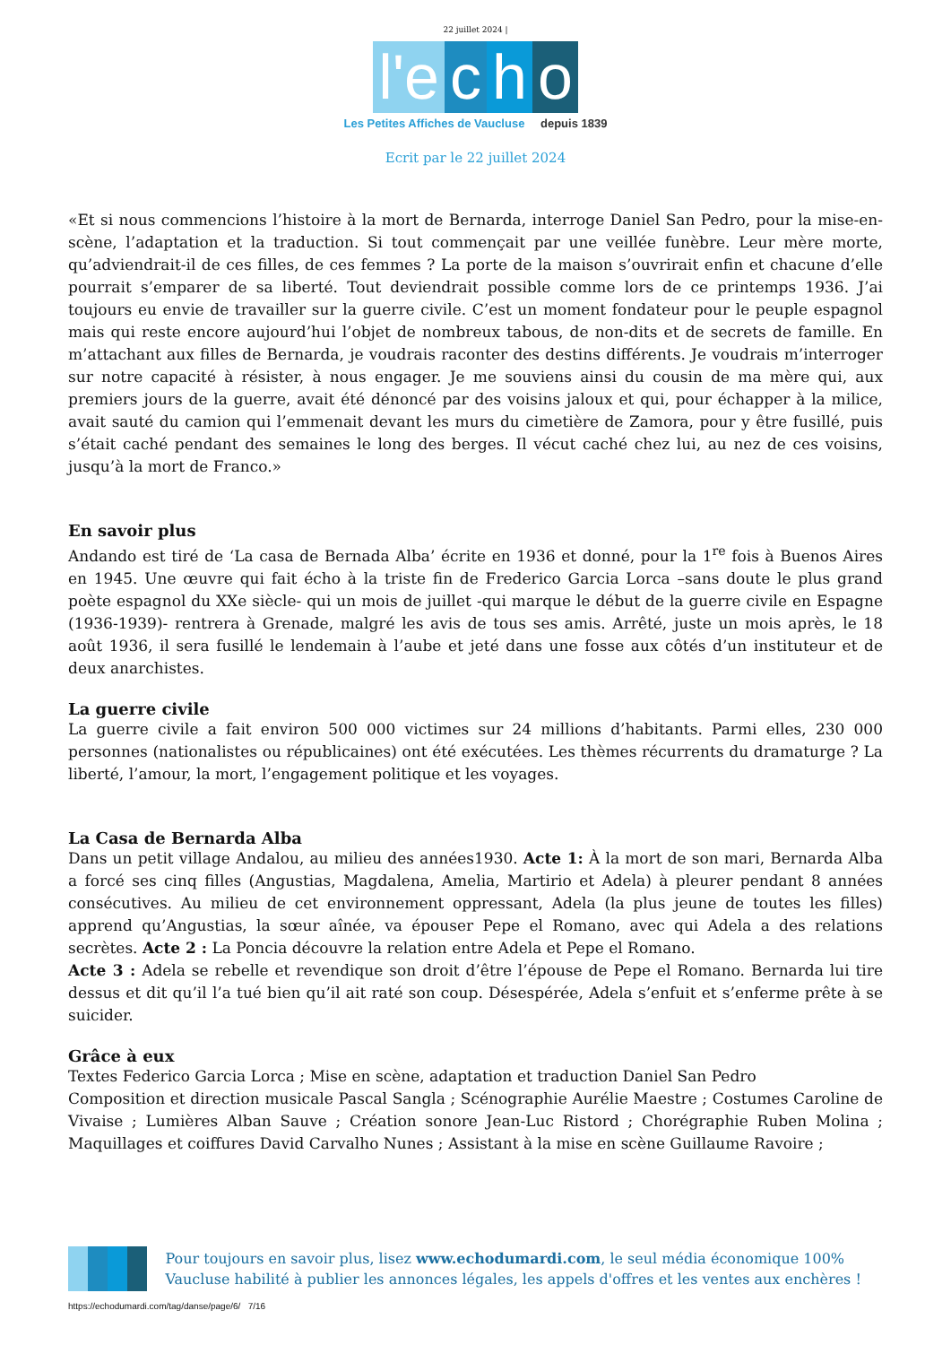22 juillet 2024 |
l'e c h o
Les Petites Affiches de Vaucluse depuis 1839
Ecrit par le 22 juillet 2024
«Et si nous commencions l’histoire à la mort de Bernarda, interroge Daniel San Pedro, pour la mise-en-scène, l’adaptation et la traduction. Si tout commençait par une veillée funèbre. Leur mère morte, qu’adviendrait-il de ces filles, de ces femmes ? La porte de la maison s’ouvrirait enfin et chacune d’elle pourrait s’emparer de sa liberté. Tout deviendrait possible comme lors de ce printemps 1936. J’ai toujours eu envie de travailler sur la guerre civile. C’est un moment fondateur pour le peuple espagnol mais qui reste encore aujourd’hui l’objet de nombreux tabous, de non-dits et de secrets de famille. En m’attachant aux filles de Bernarda, je voudrais raconter des destins différents. Je voudrais m’interroger sur notre capacité à résister, à nous engager. Je me souviens ainsi du cousin de ma mère qui, aux premiers jours de la guerre, avait été dénoncé par des voisins jaloux et qui, pour échapper à la milice, avait sauté du camion qui l’emmenait devant les murs du cimetière de Zamora, pour y être fusillé, puis s’était caché pendant des semaines le long des berges. Il vécut caché chez lui, au nez de ces voisins, jusqu’à la mort de Franco.»
En savoir plus
Andando est tiré de ‘La casa de Bernada Alba’ écrite en 1936 et donné, pour la 1<sup>re</sup> fois à Buenos Aires en 1945. Une œuvre qui fait écho à la triste fin de Frederico Garcia Lorca –sans doute le plus grand poète espagnol du XXe siècle- qui un mois de juillet -qui marque le début de la guerre civile en Espagne (1936-1939)- rentrera à Grenade, malgré les avis de tous ses amis. Arrêté, juste un mois après, le 18 août 1936, il sera fusillé le lendemain à l’aube et jeté dans une fosse aux côtés d’un instituteur et de deux anarchistes.
La guerre civile
La guerre civile a fait environ 500 000 victimes sur 24 millions d’habitants. Parmi elles, 230 000 personnes (nationalistes ou républicaines) ont été exécutées. Les thèmes récurrents du dramaturge ? La liberté, l’amour, la mort, l’engagement politique et les voyages.
La Casa de Bernarda Alba
Dans un petit village Andalou, au milieu des années1930. Acte 1: À la mort de son mari, Bernarda Alba a forcé ses cinq filles (Angustias, Magdalena, Amelia, Martirio et Adela) à pleurer pendant 8 années consécutives. Au milieu de cet environnement oppressant, Adela (la plus jeune de toutes les filles) apprend qu’Angustias, la sœur aînée, va épouser Pepe el Romano, avec qui Adela a des relations secrètes. Acte 2 : La Poncia découvre la relation entre Adela et Pepe el Romano.
Acte 3 : Adela se rebelle et revendique son droit d’être l’épouse de Pepe el Romano. Bernarda lui tire dessus et dit qu’il l’a tué bien qu’il ait raté son coup. Désespérée, Adela s’enfuit et s’enferme prête à se suicider.
Grâce à eux
Textes Federico Garcia Lorca ; Mise en scène, adaptation et traduction Daniel San Pedro
Composition et direction musicale Pascal Sangla ; Scénographie Aurélie Maestre ; Costumes Caroline de Vivaise ; Lumières Alban Sauve ; Création sonore Jean-Luc Ristord ; Chorégraphie Ruben Molina ; Maquillages et coiffures David Carvalho Nunes ; Assistant à la mise en scène Guillaume Ravoire ;
Pour toujours en savoir plus, lisez www.echodumardi.com, le seul média économique 100% Vaucluse habilité à publier les annonces légales, les appels d'offres et les ventes aux enchères !
https://echodumardi.com/tag/danse/page/6/ 7/16